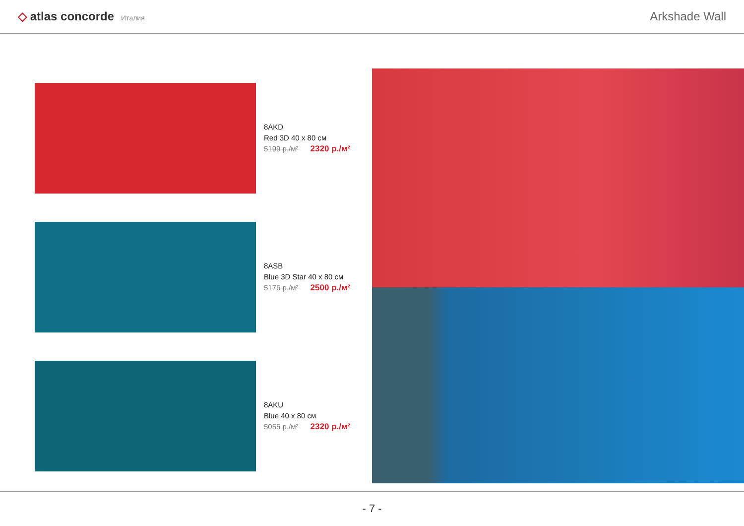◇ atlas concorde Италия
Arkshade Wall
8AKD
Red 3D 40 x 80 см
5199 р./м² 2320 р./м²
8ASB
Blue 3D Star 40 x 80 см
5176 р./м² 2500 р./м²
8AKU
Blue 40 x 80 см
5055 р./м² 2320 р./м²
- 7 -